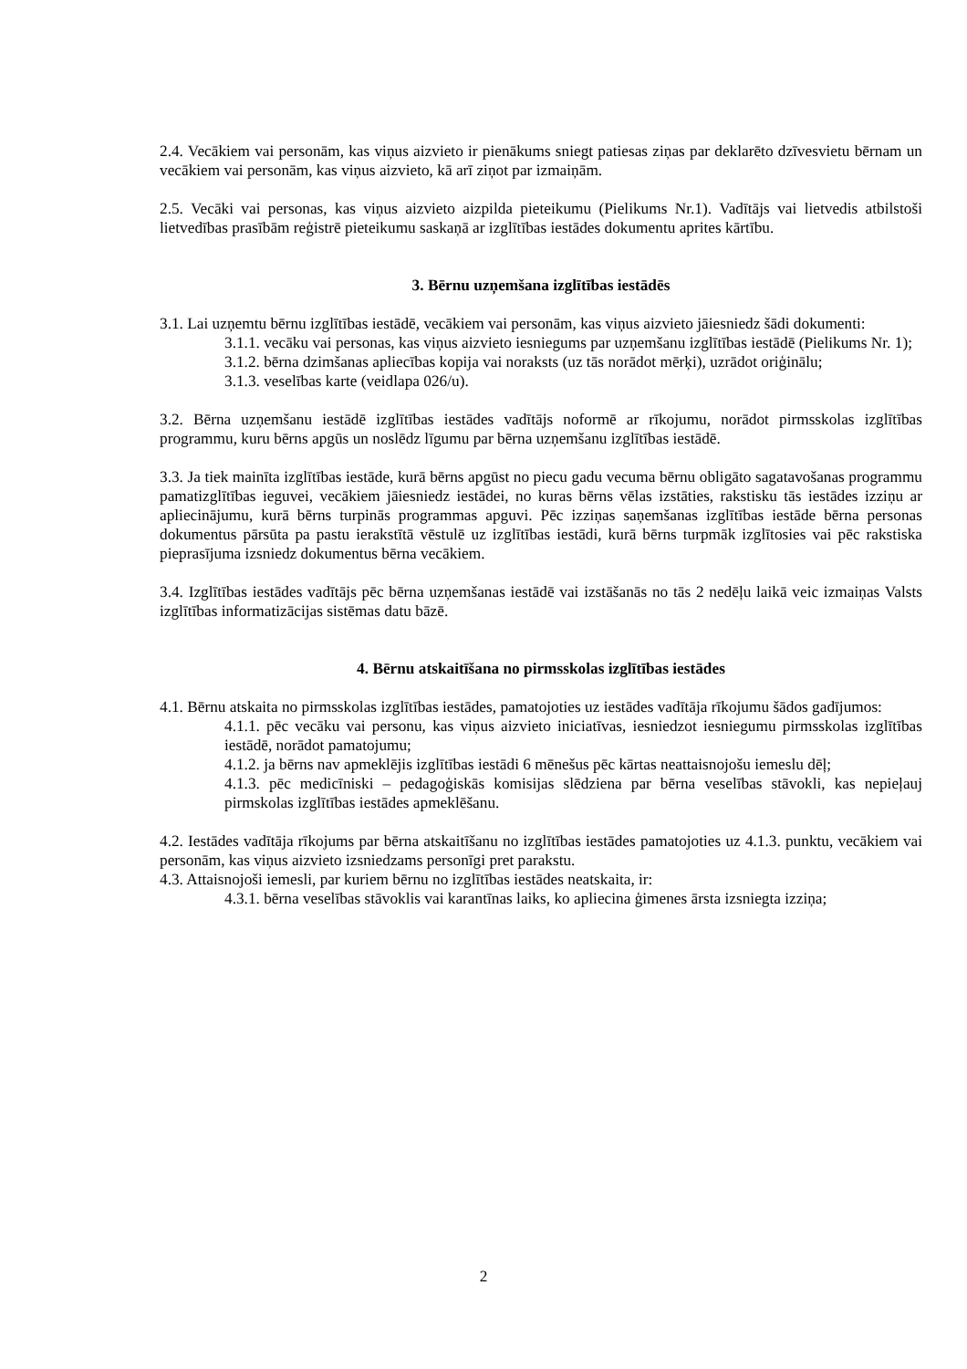2.4. Vecākiem vai personām, kas viņus aizvieto ir pienākums sniegt patiesas ziņas par deklarēto dzīvesvietu bērnam un vecākiem vai personām, kas viņus aizvieto, kā arī ziņot par izmaiņām.
2.5. Vecāki vai personas, kas viņus aizvieto aizpilda pieteikumu (Pielikums Nr.1). Vadītājs vai lietvedis atbilstoši lietvedības prasībām reģistrē pieteikumu saskaņā ar izglītības iestādes dokumentu aprites kārtību.
3. Bērnu uzņemšana izglītības iestādēs
3.1. Lai uzņemtu bērnu izglītības iestādē, vecākiem vai personām, kas viņus aizvieto jāiesniedz šādi dokumenti:
3.1.1. vecāku vai personas, kas viņus aizvieto iesniegums par uzņemšanu izglītības iestādē (Pielikums Nr. 1);
3.1.2. bērna dzimšanas apliecības kopija vai noraksts (uz tās norādot mērķi), uzrādot oriģinālu;
3.1.3. veselības karte (veidlapa 026/u).
3.2. Bērna uzņemšanu iestādē izglītības iestādes vadītājs noformē ar rīkojumu, norādot pirmsskolas izglītības programmu, kuru bērns apgūs un noslēdz līgumu par bērna uzņemšanu izglītības iestādē.
3.3. Ja tiek mainīta izglītības iestāde, kurā bērns apgūst no piecu gadu vecuma bērnu obligāto sagatavošanas programmu pamatizglītības ieguvei, vecākiem jāiesniedz iestādei, no kuras bērns vēlas izstāties, rakstisku tās iestādes izziņu ar apliecinājumu, kurā bērns turpinās programmas apguvi. Pēc izziņas saņemšanas izglītības iestāde bērna personas dokumentus pārsūta pa pastu ierakstītā vēstulē uz izglītības iestādi, kurā bērns turpmāk izglītosies vai pēc rakstiska pieprasījuma izsniedz dokumentus bērna vecākiem.
3.4. Izglītības iestādes vadītājs pēc bērna uzņemšanas iestādē vai izstāšanās no tās 2 nedēļu laikā veic izmaiņas Valsts izglītības informatizācijas sistēmas datu bāzē.
4. Bērnu atskaitīšana no pirmsskolas izglītības iestādes
4.1. Bērnu atskaita no pirmsskolas izglītības iestādes, pamatojoties uz iestādes vadītāja rīkojumu šādos gadījumos:
4.1.1. pēc vecāku vai personu, kas viņus aizvieto iniciatīvas, iesniedzot iesniegumu pirmsskolas izglītības iestādē, norādot pamatojumu;
4.1.2. ja bērns nav apmeklējis izglītības iestādi 6 mēnešus pēc kārtas neattaisnojošu iemeslu dēļ;
4.1.3. pēc medicīniski – pedagoģiskās komisijas slēdziena par bērna veselības stāvokli, kas nepieļauj pirmskolas izglītības iestādes apmeklēšanu.
4.2. Iestādes vadītāja rīkojums par bērna atskaitīšanu no izglītības iestādes pamatojoties uz 4.1.3. punktu, vecākiem vai personām, kas viņus aizvieto izsniedzams personīgi pret parakstu.
4.3. Attaisnojoši iemesli, par kuriem bērnu no izglītības iestādes neatskaita, ir:
4.3.1. bērna veselības stāvoklis vai karantīnas laiks, ko apliecina ģimenes ārsta izsniegta izziņa;
2